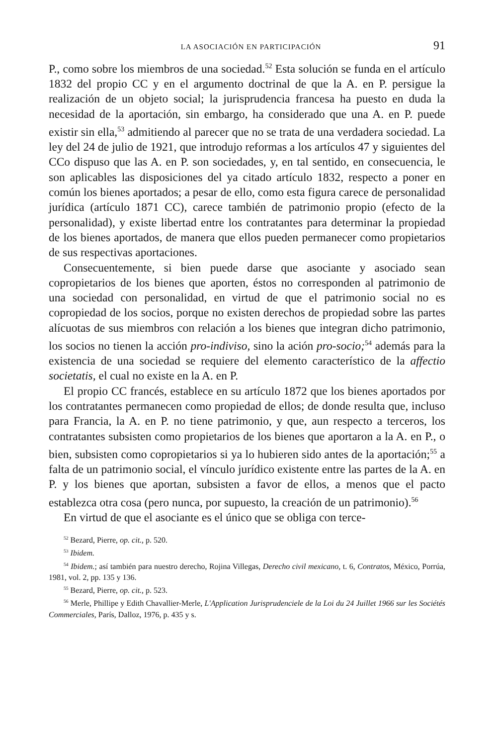LA ASOCIACIÓN EN PARTICIPACIÓN 91
P., como sobre los miembros de una sociedad.<sup>52</sup> Esta solución se funda en el artículo 1832 del propio CC y en el argumento doctrinal de que la A. en P. persigue la realización de un objeto social; la jurisprudencia francesa ha puesto en duda la necesidad de la aportación, sin embargo, ha considerado que una A. en P. puede existir sin ella,<sup>53</sup> admitiendo al parecer que no se trata de una verdadera sociedad. La ley del 24 de julio de 1921, que introdujo reformas a los artículos 47 y siguientes del CCo dispuso que las A. en P. son sociedades, y, en tal sentido, en consecuencia, le son aplicables las disposiciones del ya citado artículo 1832, respecto a poner en común los bienes aportados; a pesar de ello, como esta figura carece de personalidad jurídica (artículo 1871 CC), carece también de patrimonio propio (efecto de la personalidad), y existe libertad entre los contratantes para determinar la propiedad de los bienes aportados, de manera que ellos pueden permanecer como propietarios de sus respectivas aportaciones.
Consecuentemente, si bien puede darse que asociante y asociado sean copropietarios de los bienes que aporten, éstos no corresponden al patrimonio de una sociedad con personalidad, en virtud de que el patrimonio social no es copropiedad de los socios, porque no existen derechos de propiedad sobre las partes alícuotas de sus miembros con relación a los bienes que integran dicho patrimonio, los socios no tienen la acción pro-indiviso, sino la ación pro-socio;<sup>54</sup> además para la existencia de una sociedad se requiere del elemento característico de la affectio societatis, el cual no existe en la A. en P.
El propio CC francés, establece en su artículo 1872 que los bienes aportados por los contratantes permanecen como propiedad de ellos; de donde resulta que, incluso para Francia, la A. en P. no tiene patrimonio, y que, aun respecto a terceros, los contratantes subsisten como propietarios de los bienes que aportaron a la A. en P., o bien, subsisten como copropietarios si ya lo hubieren sido antes de la aportación;<sup>55</sup> a falta de un patrimonio social, el vínculo jurídico existente entre las partes de la A. en P. y los bienes que aportan, subsisten a favor de ellos, a menos que el pacto establezca otra cosa (pero nunca, por supuesto, la creación de un patrimonio).<sup>56</sup>
En virtud de que el asociante es el único que se obliga con terce-
<sup>52</sup> Bezard, Pierre, op. cit., p. 520.
<sup>53</sup> Ibidem.
<sup>54</sup> Ibidem.; así también para nuestro derecho, Rojina Villegas, Derecho civil mexicano, t. 6, Contratos, México, Porrúa, 1981, vol. 2, pp. 135 y 136.
<sup>55</sup> Bezard, Pierre, op. cit., p. 523.
<sup>56</sup> Merle, Phillipe y Edith Chavallier-Merle, L'Application Jurisprudenciele de la Loi du 24 Juillet 1966 sur les Sociétés Commerciales, París, Dalloz, 1976, p. 435 y s.